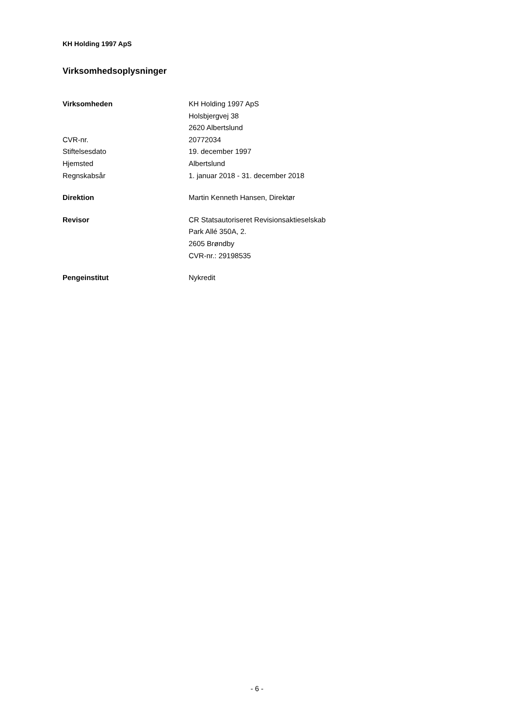KH Holding 1997 ApS
Virksomhedsoplysninger
| Virksomheden | KH Holding 1997 ApS |
| | Holsbjergvej 38 |
| | 2620 Albertslund |
| CVR-nr. | 20772034 |
| Stiftelsesdato | 19. december 1997 |
| Hjemsted | Albertslund |
| Regnskabsår | 1. januar 2018 - 31. december 2018 |
| Direktion | Martin Kenneth Hansen, Direktør |
| Revisor | CR Statsautoriseret Revisionsaktieselskab |
| | Park Allé 350A, 2. |
| | 2605 Brøndby |
| | CVR-nr.: 29198535 |
| Pengeinstitut | Nykredit |
- 6 -